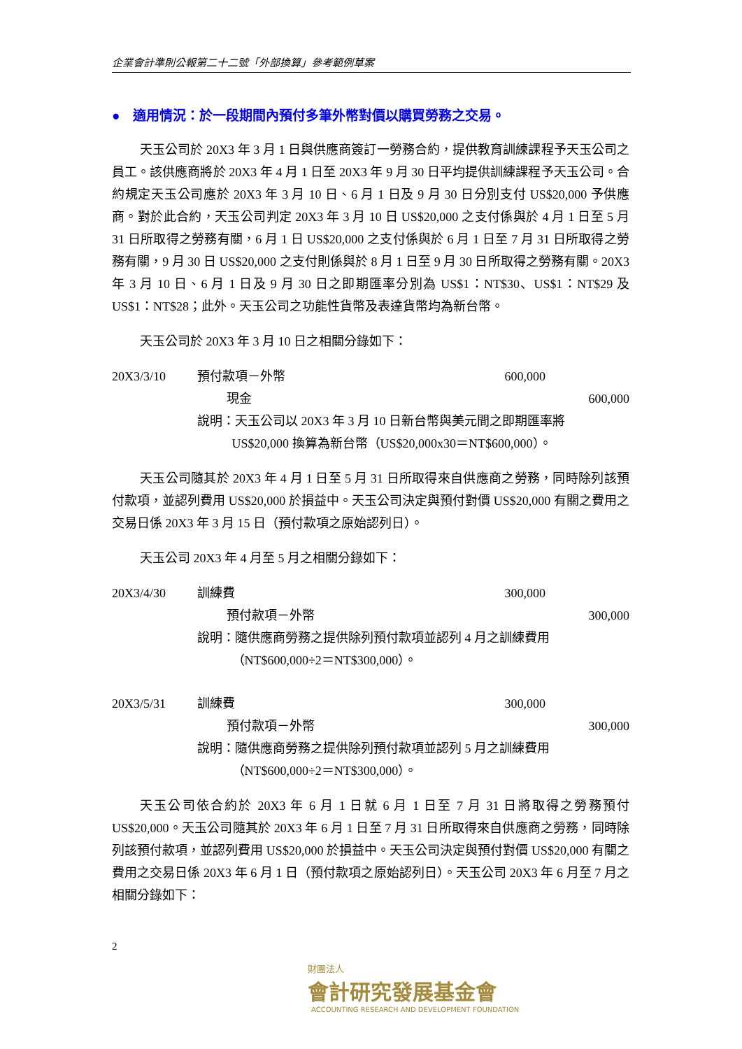企業會計準則公報第二十二號「外部換算」參考範例草案
● 適用情況：於一段期間內預付多筆外幣對價以購買勞務之交易。
天玉公司於 20X3 年 3 月 1 日與供應商簽訂一勞務合約，提供教育訓練課程予天玉公司之員工。該供應商將於 20X3 年 4 月 1 日至 20X3 年 9 月 30 日平均提供訓練課程予天玉公司。合約規定天玉公司應於 20X3 年 3 月 10 日、6 月 1 日及 9 月 30 日分別支付 US$20,000 予供應商。對於此合約，天玉公司判定 20X3 年 3 月 10 日 US$20,000 之支付係與於 4 月 1 日至 5 月 31 日所取得之勞務有關，6 月 1 日 US$20,000 之支付係與於 6 月 1 日至 7 月 31 日所取得之勞務有關，9 月 30 日 US$20,000 之支付則係與於 8 月 1 日至 9 月 30 日所取得之勞務有關。20X3 年 3 月 10 日、6 月 1 日及 9 月 30 日之即期匯率分別為 US$1：NT$30、US$1：NT$29 及 US$1：NT$28；此外。天玉公司之功能性貨幣及表達貨幣均為新台幣。
天玉公司於 20X3 年 3 月 10 日之相關分錄如下：
| 20X3/3/10 | 預付款項－外幣 | 600,000 | |
| | 現金 | | 600,000 |
| | 說明：天玉公司以 20X3 年 3 月 10 日新台幣與美元間之即期匯率將 US$20,000 換算為新台幣（US$20,000x30＝NT$600,000）。 | | |
天玉公司隨其於 20X3 年 4 月 1 日至 5 月 31 日所取得來自供應商之勞務，同時除列該預付款項，並認列費用 US$20,000 於損益中。天玉公司決定與預付對價 US$20,000 有關之費用之交易日係 20X3 年 3 月 15 日（預付款項之原始認列日）。
天玉公司 20X3 年 4 月至 5 月之相關分錄如下：
| 20X3/4/30 | 訓練費 | 300,000 | |
| | 預付款項－外幣 | | 300,000 |
| | 說明：隨供應商勞務之提供除列預付款項並認列 4 月之訓練費用 （NT$600,000÷2＝NT$300,000）。 | | |
| 20X3/5/31 | 訓練費 | 300,000 | |
| | 預付款項－外幣 | | 300,000 |
| | 說明：隨供應商勞務之提供除列預付款項並認列 5 月之訓練費用 （NT$600,000÷2＝NT$300,000）。 | | |
天玉公司依合約於 20X3 年 6 月 1 日就 6 月 1 日至 7 月 31 日將取得之勞務預付 US$20,000。天玉公司隨其於 20X3 年 6 月 1 日至 7 月 31 日所取得來自供應商之勞務，同時除列該預付款項，並認列費用 US$20,000 於損益中。天玉公司決定與預付對價 US$20,000 有關之費用之交易日係 20X3 年 6 月 1 日（預付款項之原始認列日）。天玉公司 20X3 年 6 月至 7 月之相關分錄如下：
2
財團法人
會計研究發展基金會
ACCOUNTING RESEARCH AND DEVELOPMENT FOUNDATION